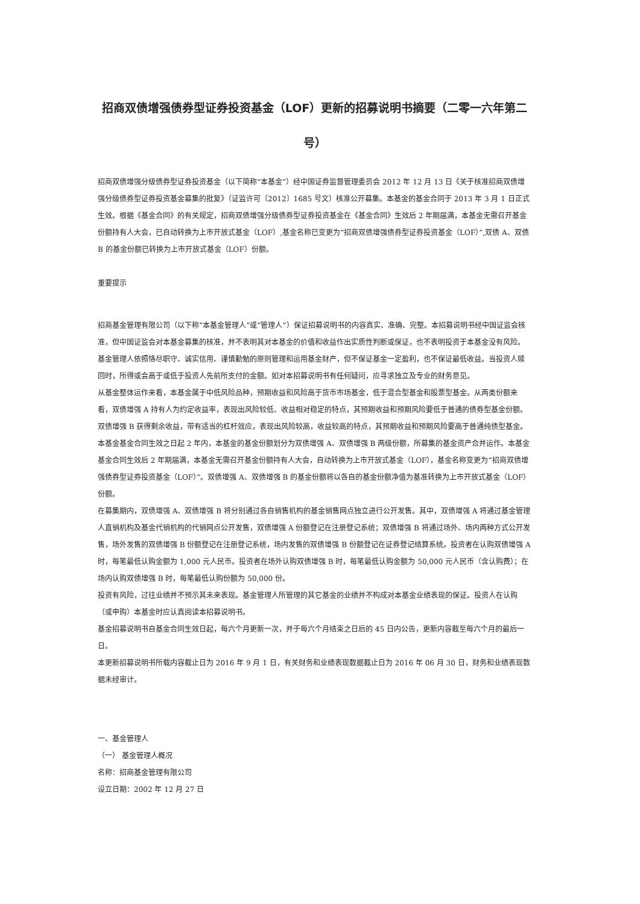招商双债增强债券型证券投资基金（LOF）更新的招募说明书摘要（二零一六年第二号）
招商双债增强分级债券型证券投资基金（以下简称“本基金”）经中国证券监督管理委员会 2012 年 12 月 13 日《关于核准招商双债增强分级债券型证券投资基金募集的批复》（证监许可〔2012〕1685 号文）核准公开募集。本基金的基金合同于 2013 年 3 月 1 日正式生效。根据《基金合同》的有关规定，招商双债增强分级债券型证券投资基金在《基金合同》生效后 2 年期届满，本基金无需召开基金份额持有人大会，已自动转换为上市开放式基金（LOF）,基金名称已变更为“招商双债增强债券型证券投资基金（LOF）”,双债 A、双债 B 的基金份额已转换为上市开放式基金（LOF）份额。
重要提示
招商基金管理有限公司（以下称“本基金管理人”或“管理人”）保证招募说明书的内容真实、准确、完整。本招募说明书经中国证监会核准，但中国证监会对本基金募集的核准，并不表明其对本基金的价值和收益作出实质性判断或保证，也不表明投资于本基金没有风险。
基金管理人依照恪尽职守、诚实信用、谨慎勤勉的原则管理和运用基金财产，但不保证基金一定盈利，也不保证最低收益。当投资人赎回时，所得或会高于或低于投资人先前所支付的金额。如对本招募说明书有任何疑问，应寻求独立及专业的财务意见。
从基金整体运作来看，本基金属于中低风险品种，预期收益和风险高于货币市场基金，低于混合型基金和股票型基金。从两类份额来看，双债增强 A 持有人为约定收益率，表现出风险较低、收益相对稳定的特点，其预期收益和预期风险要低于普通的债券型基金份额。双债增强 B 获得剩余收益，带有适当的杠杆效应，表现出风险较高，收益较高的特点，其预期收益和预期风险要高于普通纯债型基金。
本基金基金合同生效之日起 2 年内，本基金的基金份额划分为双债增强 A、双债增强 B 两级份额，所募集的基金资产合并运作。本基金基金合同生效后 2 年期届满，本基金无需召开基金份额持有人大会，自动转换为上市开放式基金（LOF），基金名称变更为“招商双债增强债券型证券投资基金（LOF）”。双债增强 A、双债增强 B 的基金份额将以各自的基金份额净值为基准转换为上市开放式基金（LOF）份额。
在募集期内，双债增强 A、双债增强 B 将分别通过各自销售机构的基金销售网点独立进行公开发售。其中，双债增强 A 将通过基金管理人直销机构及基金代销机构的代销网点公开发售，双债增强 A 份额登记在注册登记系统；双债增强 B 将通过场外、场内两种方式公开发售，场外发售的双债增强 B 份额登记在注册登记系统，场内发售的双债增强 B 份额登记在证券登记结算系统。投资者在认购双债增强 A 时，每笔最低认购金额为 1,000 元人民币。投资者在场外认购双债增强 B 时，每笔最低认购金额为 50,000 元人民币（含认购费）；在场内认购双债增强 B 时，每笔最低认购份额为 50,000 份。
投资有风险，过往业绩并不预示其未来表现。基金管理人所管理的其它基金的业绩并不构成对本基金业绩表现的保证。投资人在认购（或申购）本基金时应认真阅读本招募说明书。
基金招募说明书自基金合同生效日起，每六个月更新一次，并于每六个月结束之日后的 45 日内公告，更新内容截至每六个月的最后一日。
本更新招募说明书所载内容截止日为 2016 年 9 月 1 日，有关财务和业绩表现数据截止日为 2016 年 06 月 30 日，财务和业绩表现数据未经审计。
一、基金管理人
（一） 基金管理人概况
名称：招商基金管理有限公司
设立日期：2002 年 12 月 27 日